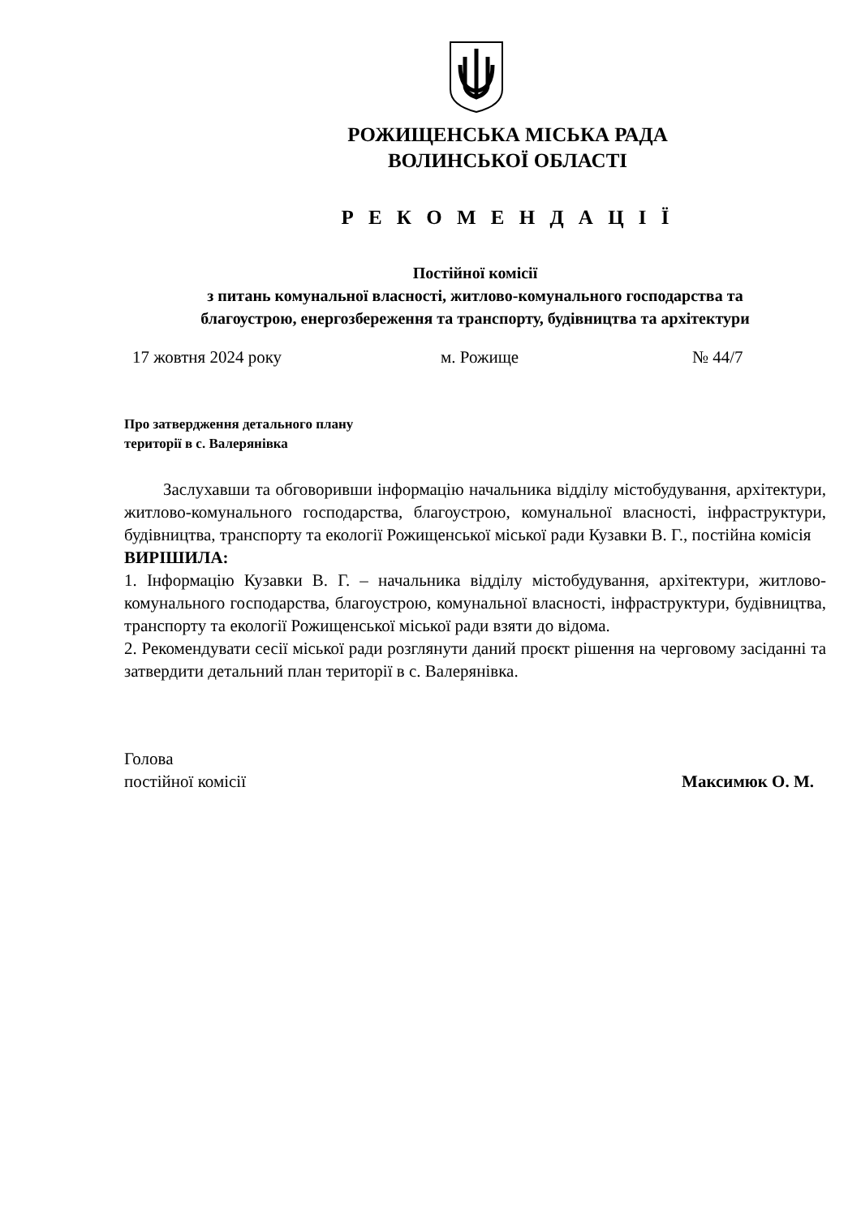РОЖИЩЕНСЬКА МІСЬКА РАДА
ВОЛИНСЬКОЇ ОБЛАСТІ
Р Е К О М Е Н Д А Ц І Ї
Постійної комісії
з питань комунальної власності, житлово-комунального господарства та
благоустрою, енергозбереження та транспорту, будівництва та архітектури
17 жовтня 2024 року м. Рожище № 44/7
Про затвердження детального плану
території в с. Валерянівка
Заслухавши та обговоривши інформацію начальника відділу містобудування, архітектури, житлово-комунального господарства, благоустрою, комунальної власності, інфраструктури, будівництва, транспорту та екології Рожищенської міської ради Кузавки В. Г., постійна комісія
ВИРІШИЛА:
1. Інформацію Кузавки В. Г. – начальника відділу містобудування, архітектури, житлово-комунального господарства, благоустрою, комунальної власності, інфраструктури, будівництва, транспорту та екології Рожищенської міської ради взяти до відома.
2. Рекомендувати сесії міської ради розглянути даний проєкт рішення на черговому засіданні та затвердити детальний план території в с. Валерянівка.
Голова
постійної комісії Максимюк О. М.